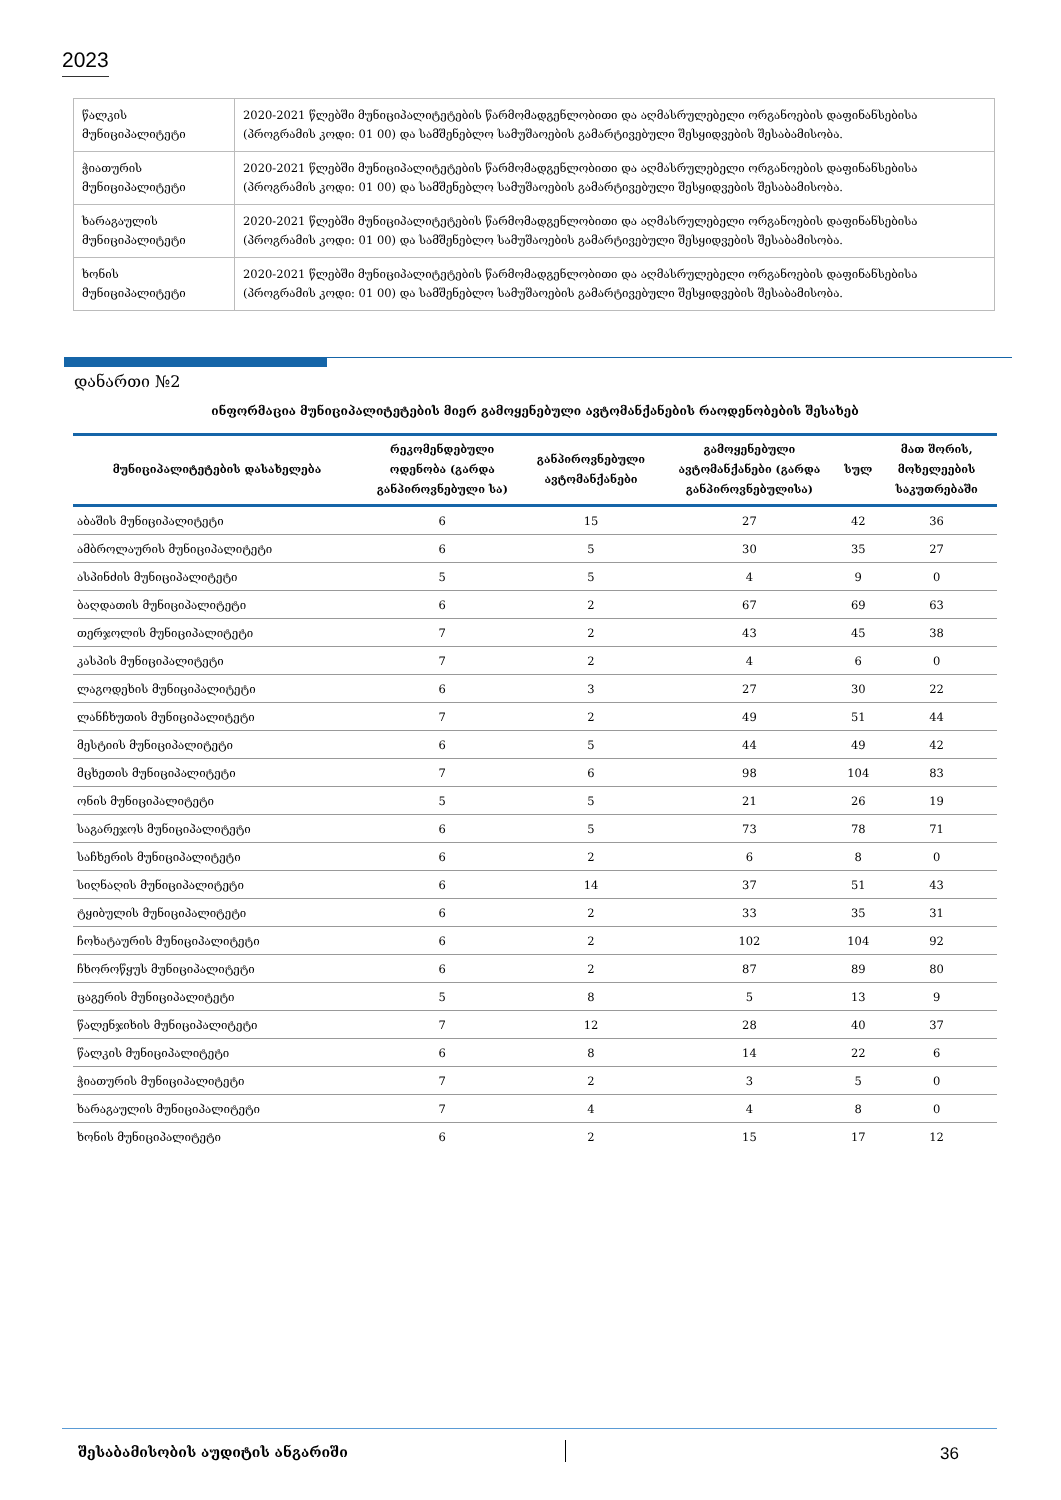2023
| წალკის მუნიციპალიტეტი | 2020-2021 წლებში მუნიციპალიტეტების წარმომადგენლობითი და აღმასრულებელი ორგანოების დაფინანსებისა (პროგრამის კოდი: 01 00) და სამშენებლო სამუშაოების გამარტივებული შესყიდვების შესაბამისობა. |
| ჭიათურის მუნიციპალიტეტი | 2020-2021 წლებში მუნიციპალიტეტების წარმომადგენლობითი და აღმასრულებელი ორგანოების დაფინანსებისა (პროგრამის კოდი: 01 00) და სამშენებლო სამუშაოების გამარტივებული შესყიდვების შესაბამისობა. |
| ხარაგაულის მუნიციპალიტეტი | 2020-2021 წლებში მუნიციპალიტეტების წარმომადგენლობითი და აღმასრულებელი ორგანოების დაფინანსებისა (პროგრამის კოდი: 01 00) და სამშენებლო სამუშაოების გამარტივებული შესყიდვების შესაბამისობა. |
| ხონის მუნიციპალიტეტი | 2020-2021 წლებში მუნიციპალიტეტების წარმომადგენლობითი და აღმასრულებელი ორგანოების დაფინანსებისა (პროგრამის კოდი: 01 00) და სამშენებლო სამუშაოების გამარტივებული შესყიდვების შესაბამისობა. |
დანართი №2
ინფორმაცია მუნიციპალიტეტების მიერ გამოყენებული ავტომანქანების რაოდენობების შესახებ
| მუნიციპალიტეტების დასახელება | რეკომენდებული ოდენობა (გარდა განპიროვნებული სა) | განპიროვნებული ავტომანქანები | გამოყენებული ავტომანქანები (გარდა განპიროვნებულისა) | სულ | მათ შორის, მოხელეების საკუთრებაში |
| --- | --- | --- | --- | --- | --- |
| აბაშის მუნიციპალიტეტი | 6 | 15 | 27 | 42 | 36 |
| ამბროლაურის მუნიციპალიტეტი | 6 | 5 | 30 | 35 | 27 |
| ასპინძის მუნიციპალიტეტი | 5 | 5 | 4 | 9 | 0 |
| ბაღდათის მუნიციპალიტეტი | 6 | 2 | 67 | 69 | 63 |
| თერჯოლის მუნიციპალიტეტი | 7 | 2 | 43 | 45 | 38 |
| კასპის მუნიციპალიტეტი | 7 | 2 | 4 | 6 | 0 |
| ლაგოდეხის მუნიციპალიტეტი | 6 | 3 | 27 | 30 | 22 |
| ლანჩხუთის მუნიციპალიტეტი | 7 | 2 | 49 | 51 | 44 |
| მესტიის მუნიციპალიტეტი | 6 | 5 | 44 | 49 | 42 |
| მცხეთის მუნიციპალიტეტი | 7 | 6 | 98 | 104 | 83 |
| ონის მუნიციპალიტეტი | 5 | 5 | 21 | 26 | 19 |
| საგარეჯოს მუნიციპალიტეტი | 6 | 5 | 73 | 78 | 71 |
| საჩხერის მუნიციპალიტეტი | 6 | 2 | 6 | 8 | 0 |
| სიღნაღის მუნიციპალიტეტი | 6 | 14 | 37 | 51 | 43 |
| ტყიბულის მუნიციპალიტეტი | 6 | 2 | 33 | 35 | 31 |
| ჩოხატაურის მუნიციპალიტეტი | 6 | 2 | 102 | 104 | 92 |
| ჩხოროწყუს მუნიციპალიტეტი | 6 | 2 | 87 | 89 | 80 |
| ცაგერის მუნიციპალიტეტი | 5 | 8 | 5 | 13 | 9 |
| წალენჯიხის მუნიციპალიტეტი | 7 | 12 | 28 | 40 | 37 |
| წალკის მუნიციპალიტეტი | 6 | 8 | 14 | 22 | 6 |
| ჭიათურის მუნიციპალიტეტი | 7 | 2 | 3 | 5 | 0 |
| ხარაგაულის მუნიციპალიტეტი | 7 | 4 | 4 | 8 | 0 |
| ხონის მუნიციპალიტეტი | 6 | 2 | 15 | 17 | 12 |
შესაბამისობის აუდიტის ანგარიში 36